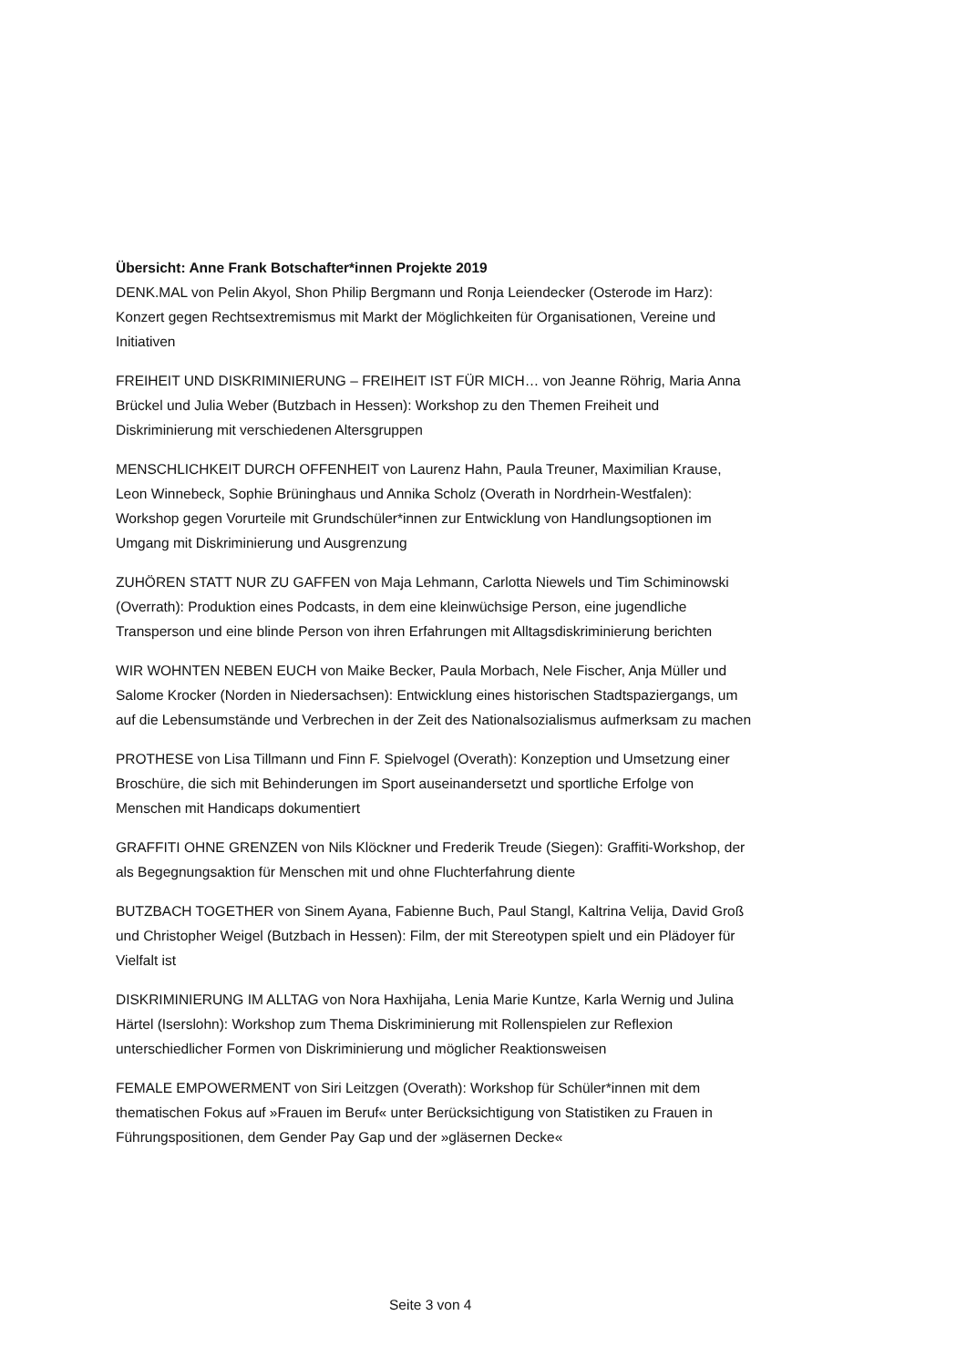Übersicht: Anne Frank Botschafter*innen Projekte 2019
DENK.MAL von Pelin Akyol, Shon Philip Bergmann und Ronja Leiendecker (Osterode im Harz): Konzert gegen Rechtsextremismus mit Markt der Möglichkeiten für Organisationen, Vereine und Initiativen
FREIHEIT UND DISKRIMINIERUNG – FREIHEIT IST FÜR MICH… von Jeanne Röhrig, Maria Anna Brückel und Julia Weber (Butzbach in Hessen): Workshop zu den Themen Freiheit und Diskriminierung mit verschiedenen Altersgruppen
MENSCHLICHKEIT DURCH OFFENHEIT von Laurenz Hahn, Paula Treuner, Maximilian Krause, Leon Winnebeck, Sophie Brüninghaus und Annika Scholz (Overath in Nordrhein-Westfalen): Workshop gegen Vorurteile mit Grundschüler*innen zur Entwicklung von Handlungsoptionen im Umgang mit Diskriminierung und Ausgrenzung
ZUHÖREN STATT NUR ZU GAFFEN von Maja Lehmann, Carlotta Niewels und Tim Schiminowski (Overrath): Produktion eines Podcasts, in dem eine kleinwüchsige Person, eine jugendliche Transperson und eine blinde Person von ihren Erfahrungen mit Alltagsdiskriminierung berichten
WIR WOHNTEN NEBEN EUCH von Maike Becker, Paula Morbach, Nele Fischer, Anja Müller und Salome Krocker (Norden in Niedersachsen): Entwicklung eines historischen Stadtspaziergangs, um auf die Lebensumstände und Verbrechen in der Zeit des Nationalsozialismus aufmerksam zu machen
PROTHESE von Lisa Tillmann und Finn F. Spielvogel (Overath): Konzeption und Umsetzung einer Broschüre, die sich mit Behinderungen im Sport auseinandersetzt und sportliche Erfolge von Menschen mit Handicaps dokumentiert
GRAFFITI OHNE GRENZEN von Nils Klöckner und Frederik Treude (Siegen): Graffiti-Workshop, der als Begegnungsaktion für Menschen mit und ohne Fluchterfahrung diente
BUTZBACH TOGETHER von Sinem Ayana, Fabienne Buch, Paul Stangl, Kaltrina Velija, David Groß und Christopher Weigel (Butzbach in Hessen): Film, der mit Stereotypen spielt und ein Plädoyer für Vielfalt ist
DISKRIMINIERUNG IM ALLTAG von Nora Haxhijaha, Lenia Marie Kuntze, Karla Wernig und Julina Härtel (Iserslohn): Workshop zum Thema Diskriminierung mit Rollenspielen zur Reflexion unterschiedlicher Formen von Diskriminierung und möglicher Reaktionsweisen
FEMALE EMPOWERMENT von Siri Leitzgen (Overath): Workshop für Schüler*innen mit dem thematischen Fokus auf »Frauen im Beruf« unter Berücksichtigung von Statistiken zu Frauen in Führungspositionen, dem Gender Pay Gap und der »gläsernen Decke«
Seite 3 von 4